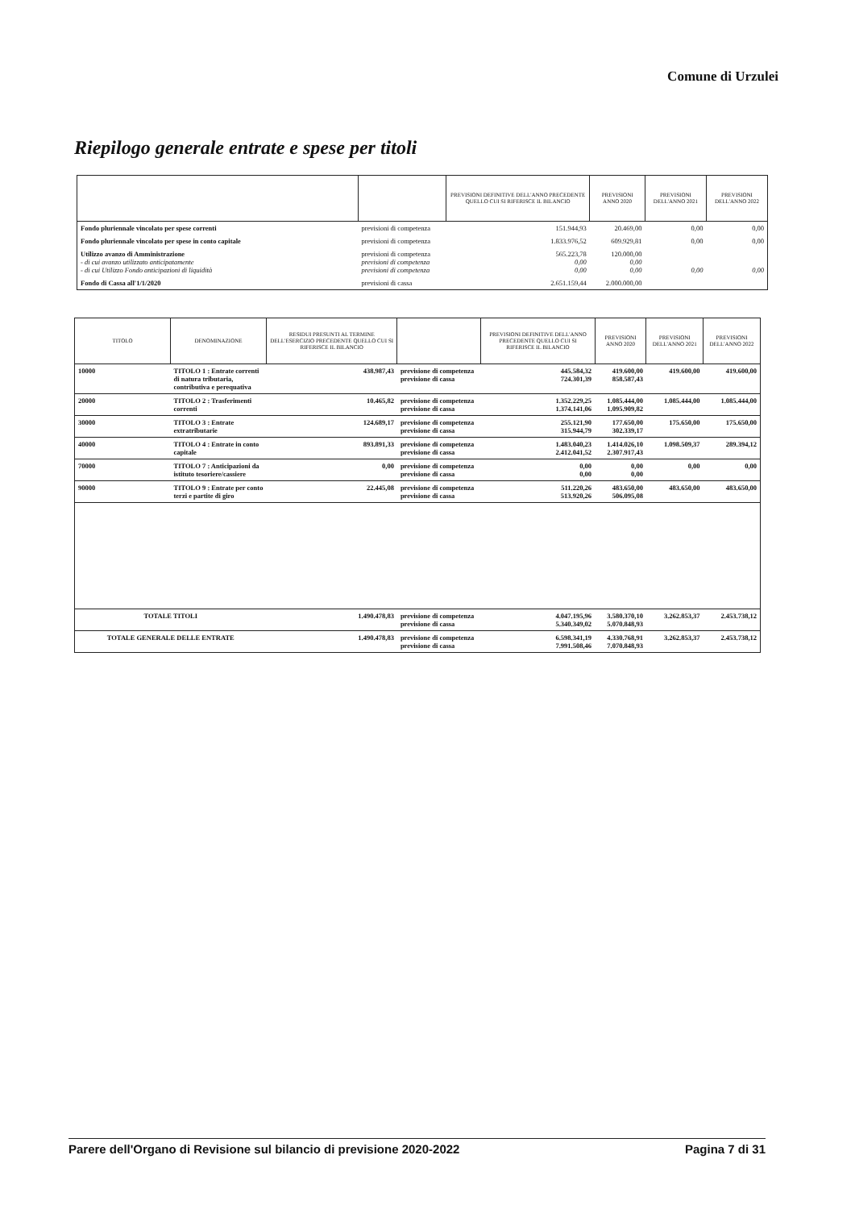Comune di Urzulei
Riepilogo generale entrate e spese per titoli
| | | PREVISIONI DEFINITIVE DELL'ANNO PRECEDENTE QUELLO CUI SI RIFERISCE IL BILANCIO | PREVISIONI ANNO 2020 | PREVISIONI DELL'ANNO 2021 | PREVISIONI DELL'ANNO 2022 |
| --- | --- | --- | --- | --- | --- |
| Fondo pluriennale vincolato per spese correnti | previsioni di competenza | 151.944,93 | 20.469,00 | 0,00 | 0,00 |
| Fondo pluriennale vincolato per spese in conto capitale | previsioni di competenza | 1.833.976,52 | 609.929,81 | 0,00 | 0,00 |
| Utilizzo avanzo di Amministrazione - di cui avanzo utilizzato anticipatamente - di cui Utilizzo Fondo anticipazioni di liquidità | previsioni di competenza previsioni di competenza previsioni di competenza | 565.223,78 0,00 0,00 | 120.000,00 0,00 0,00 | 0,00 | 0,00 |
| Fondo di Cassa all'1/1/2020 | previsioni di cassa | 2.651.159,44 | 2.000.000,00 | | |
| TITOLO | DENOMINAZIONE | RESIDUI PRESUNTI AL TERMINE DELL'ESERCIZIO PRECEDENTE QUELLO CUI SI RIFERISCE IL BILANCIO | | PREVISIONI DEFINITIVE DELL'ANNO PRECEDENTE QUELLO CUI SI RIFERISCE IL BILANCIO | PREVISIONI ANNO 2020 | PREVISIONI DELL'ANNO 2021 | PREVISIONI DELL'ANNO 2022 |
| --- | --- | --- | --- | --- | --- | --- | --- |
| 10000 | TITOLO 1 : Entrate correnti di natura tributaria, contributiva e perequativa | 438.987,43 | previsione di competenza previsione di cassa | 445.584,32 724.301,39 | 419.600,00 858.587,43 | 419.600,00 | 419.600,00 |
| 20000 | TITOLO 2 : Trasferimenti correnti | 10.465,82 | previsione di competenza previsione di cassa | 1.352.229,25 1.374.141,06 | 1.085.444,00 1.095.909,82 | 1.085.444,00 | 1.085.444,00 |
| 30000 | TITOLO 3 : Entrate extratributarie | 124.689,17 | previsione di competenza previsione di cassa | 255.121,90 315.944,79 | 177.650,00 302.339,17 | 175.650,00 | 175.650,00 |
| 40000 | TITOLO 4 : Entrate in conto capitale | 893.891,33 | previsione di competenza previsione di cassa | 1.483.040,23 2.412.041,52 | 1.414.026,10 2.307.917,43 | 1.098.509,37 | 289.394,12 |
| 70000 | TITOLO 7 : Anticipazioni da istituto tesoriere/cassiere | 0,00 | previsione di competenza previsione di cassa | 0,00 0,00 | 0,00 0,00 | 0,00 | 0,00 |
| 90000 | TITOLO 9 : Entrate per conto terzi e partite di giro | 22.445,08 | previsione di competenza previsione di cassa | 511.220,26 513.920,26 | 483.650,00 506.095,08 | 483.650,00 | 483.650,00 |
| TOTALE TITOLI | | 1.490.478,83 | previsione di competenza previsione di cassa | 4.047.195,96 5.340.349,02 | 3.580.370,10 5.070.848,93 | 3.262.853,37 | 2.453.738,12 |
| TOTALE GENERALE DELLE ENTRATE | | 1.490.478,83 | previsione di competenza previsione di cassa | 6.598.341,19 7.991.508,46 | 4.330.768,91 7.070.848,93 | 3.262.853,37 | 2.453.738,12 |
Parere dell'Organo di Revisione sul bilancio di previsione 2020-2022 Pagina 7 di 31